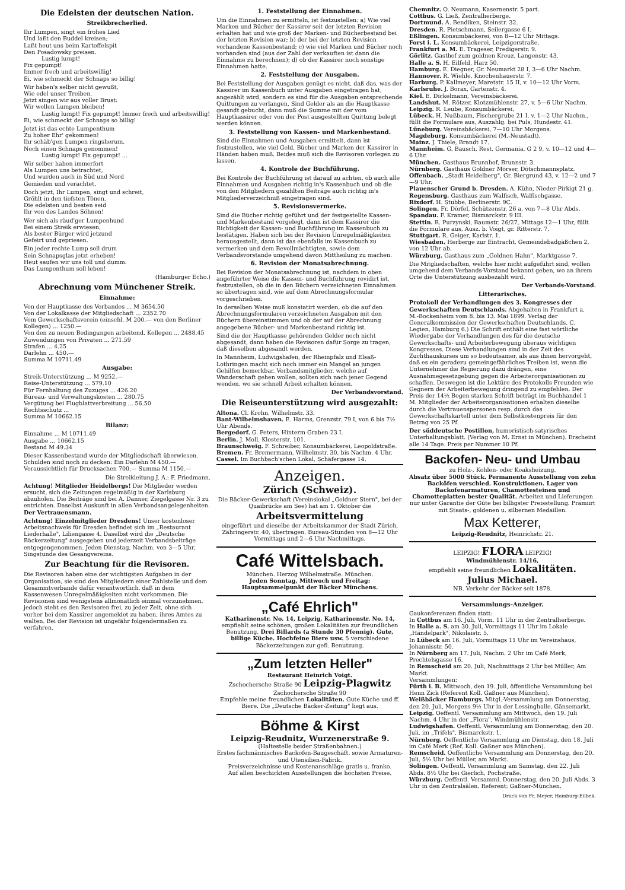Die Edelsten der deutschen Nation.
Streikbrecherlied.
Ihr Lumpen, singt ein frohes Lied
Und laßt den Buddel kreisen;
Laßt heut uns beim Kartoffelspit
Den Posadowsky preisen.
Lustig lumpt!
Fix gepumpt!
Immer frech und arbeitswillig!
Ei, wie schmeckt der Schnaps so billig!
Wir haben's selber nicht gewußt,
Wie edel unser Treiben.
Jetzt singen wir aus voller Brust:
Wir wollen Lumpen bleiben!
Lustig lumpt! Fix gepumpt! Immer frech und arbeitswillig! Ei, wie schmeckt der Schnaps so billig!
Jetzt ist das echte Lumpenthum
Zu hoher Ehr' gekommen!
Ihr schäb'gen Lumpen ringsherum,
Noch einen Schnaps genommen!
Lustig lumpt! Fix gepumpt! ...
Wir selber haben immerfort
Als Lumpen uns betrachtet,
Und wurden auch in Süd und Nord
Gemieden und verachtet.
Doch jetzt, Ihr Lumpen, singt und schreit,
Gröhlt in den tiefsten Tönen.
Die edelsten und besten seid
Ihr von des Landes Söhnen!
Wer sich als räud'ger Lumpenhund
Bei einem Streik erwiesen,
Als bester Bürger wird jetzund
Gefeirt und gepriesen.
Ein jeder rechte Lump soll drum
Sein Schnapsglas jetzt erheben!
Heut saufen wir uns toll und dumm.
Das Lumpenthum soll leben!
(Hamburger Echo.)
Abrechnung vom Münchener Streik.
Einnahme:
Von der Hauptkasse des Verbandes ... M 3654.50
Von der Lokalkasse der Mitgliedschaft ... 2352.70
Vom Gewerkschaftsverein (einschl. M 200.— von den Berliner Kollegen) ... 1250.—
Von den zu neuen Bedingungen arbeitend. Kollegen ... 2488.45
Zuwendungen von Privaten ... 271.59
Strafen ... 4.25
Darlehn ... 450.—
Summa M 10711.49
Ausgabe:
Streik-Unterstützung ... M 9252.—
Reise-Unterstützung ... 579.10
Für Fernhaltung des Zuzuges ... 426.20
Büreau- und Verwaltungskosten ... 280.75
Vergütung bei Flugblattverbreitung ... 56.50
Rechtsschutz ...
Summa M 10662.15
Bilanz:
Einnahme ... M 10711.49
Ausgabe ... 10662.15
Bestand M 49.34
Dieser Kassenbestand wurde der Mitgliedschaft überwiesen. Schulden sind noch zu decken: Ein Darlehn M 450.— Voraussichtlich für Drucksachen 700.— Summa M 1150.—
Die Streikleitung J. A.: F. Friedmann.
Achtung! Mitglieder Heidelbergs! Die Mitglieder werden ersucht, sich die Zeitungen regelmäßig in der Karlsburg abzuholen. Die Beiträge sind bei A. Danner, Ziegelgasse Nr. 3 zu entrichten. Daselbst Auskunft in allen Verbandsangelegenheiten. Der Vertrauensmann.
Achtung! Einzelmitglieder Dresdens! Unser kostenloser Arbeitsnachweis für Dresden befindet sich im „Restaurant Liederhalle", Liliengasse 4. Daselbst wird die „Deutsche Bäckerzeitung" ausgegeben und jederzeit Verbandsbeiträge entgegengenommen. Jeden Dienstag, Nachm. von 3—5 Uhr, Singstunde des Gesangvereins.
Zur Beachtung für die Revisoren.
Die Revisoren haben eine der wichtigsten Aufgaben in der Organisation, sie sind den Mitgliedern einer Zahlstelle und dem Gesammtverbande dafür verantwortlich, daß in dem Kassenwesen Unregelmäßigkeiten nicht vorkommen. Die Revisionen sind wenigstens allmonatlich einmal vorzunehmen, jedoch steht es den Revisoren frei, zu jeder Zeit, ohne sich vorher bei dem Kassirer angemeldet zu haben, ihres Amtes zu walten. Bei der Revision ist ungefähr folgendermaßen zu verfahren.
1. Feststellung der Einnahmen.
Um die Einnahmen zu ermitteln, ist festzustellen: a) Wie viel Marken und Bücher der Kassirer seit der letzten Revision erhalten hat und wie groß der Marken- und Bücherbestand bei der letzten Revision war; b) der bei der letzten Revision vorhandene Kassenbestand; c) wie viel Marken und Bücher noch vorhanden sind (aus der Zahl der verkauften ist dann die Einnahme zu berechnen); d) ob der Kassirer noch sonstige Einnahmen hatte.
2. Feststellung der Ausgaben.
Bei Feststellung der Ausgaben genügt es nicht, daß das, was der Kassirer im Kassenbuch unter Ausgaben eingetragen hat, angezählt wird, sondern es sind für die Ausgaben entsprechende Quittungen zu verlangen. Sind Gelder als an die Hauptkasse gesandt gebucht, dann muß die Summe mit der vom Hauptkassirer oder von der Post ausgestellten Quittung belegt werden können.
3. Feststellung von Kassen- und Markenbestand.
Sind die Einnahmen und Ausgaben ermittelt, dann ist festzustellen, wie viel Geld, Bücher und Marken der Kassirer in Händen haben muß. Beides muß sich die Revisoren vorlegen zu lassen.
4. Kontrole der Buchführung.
Bei Kontrole der Buchführung ist darauf zu achten, ob auch alle Einnahmen und Ausgaben richtig in's Kassenbuch und ob die von den Mitgliedern gezahlten Beiträge auch richtig in's Mitgliederverzeichniß eingetragen sind.
5. Revisionsvermerke.
Sind die Bücher richtig geführt und der festgestellte Kassen- und Markenbestand vorgelegt, dann ist dem Kassirer die Richtigkeit der Kassen- und Buchführung im Kassenbuch zu bestätigen. Haben sich bei der Revision Unregelmäßigkeiten herausgestellt, dann ist das ebenfalls im Kassenbuch zu vermerken und dem Bevollmächtigten, sowie dem Verbandsvorstande umgehend davon Mittheilung zu machen.
6. Revision der Monatsabrechnung.
Bei Revision der Monatsabrechnung ist, nachdem in oben angeführter Weise die Kassen- und Buchführung revidirt ist, festzustellen, ob die in den Büchern verzeichneten Einnahmen so übertragen sind, wie auf dem Abrechnungsformular vorgeschrieben.
In derselben Weise muß konstatirt werden, ob die auf den Abrechnungsformularen verzeichneten Ausgaben mit den Büchern übereinstimmen und ob der auf der Abrechnung angegebene Bücher- und Markenbestand richtig ist.
Sind die der Hauptkasse gehörenden Gelder noch nicht abgesandt, dann haben die Revisoren dafür Sorge zu tragen, daß dieselben abgesandt werden.
In Mannheim, Ludwigshafen, der Rheinpfalz und Elsaß-Lothringen macht sich noch immer ein Mangel an jungen Gehilfen bemerkbar. Verbandsmitglieder, welche auf Wanderschaft gehen wollen, sollten sich nach jener Gegend wenden, wo sie schnell Arbeit erhalten können.
Der Verbandsvorstand.
Die Reiseunterstützung wird ausgezahlt:
Altona. Cl. Krohn, Wilhelmstr. 33.
Bant-Wilhelmshaven. E. Harms, Grenzstr. 79 I, von 6 bis 7½ Uhr Abends.
Bergedorf. G. Peters, Hinterm Graben 23 I.
Berlin. J. Moll, Klosterstr. 101.
Braunschweig. F. Schreiber, Konsumbäckerei, Leopoldstraße.
Bremen. Fr. Bremermann, Wilhelmstr. 30, bis Nachm. 4 Uhr.
Cassel. Im Buchbach'schen Lokal, Schäfergasse 14.
Anzeigen.
Zürich (Schweiz).
Die Bäcker-Gewerkschaft (Vereinslokal „Goldner Stern", bei der Quaibrücke am See) hat am 1. Oktober die
Arbeitsvermittelung
eingeführt und dieselbe der Arbeitskammer der Stadt Zürich, Zähringerstr. 40, übertragen. Bureau-Stunden von 8—12 Uhr Vormittags und 2—6 Uhr Nachmittags.
Café Wittelsbach.
München. Herzog Wilhelmstraße. München.
Jeden Sonntag, Mittwoch und Freitag:
Hauptsammelpunkt der Bäcker Münchens.
„Café Ehrlich"
Katharinenstr. No. 14, Leipzig, Katharinenstr. No. 14, empfiehlt seine schönen, großen Lokalitäten zur freundlichen Benutzung. Drei Billards (a Stunde 30 Pfennig). Gute, billige Küche. Hochfeine Biere usw. 5 verschiedene Bäckerzeitungen zur gefl. Benutzung.
„Zum letzten Heller"
Restaurant Heinrich Voigt.
Zschochersche Straße 90 Leipzig-Plagwitz Zschochersche Straße 90
Empfehle meine freundlichen Lokalitäten. Gute Küche und ff. Biere. Die „Deutsche Bäcker-Zeitung" liegt aus.
Böhme & Kirst
Leipzig-Reudnitz, Wurzenerstraße 9.
(Haltestelle beider Straßenbahnen.)
Erstes fachmännisches Backofen-Baugeschäft, sowie Armaturen- und Utensilien-Fabrik.
Preisverzeichnisse und Kostenanschläge gratis u. franko.
Auf allen beschickten Ausstellungen die höchsten Preise.
Chemnitz. O. Neumann, Kasernenstr. 5 part.
Cottbus. G. Ließ, Zentralherberge.
Dortmund. A. Bendiken, Steinstr. 32.
Dresden. R. Pietschmann, Seilergasse 6 I.
Eßlingen. Konsumbäckerei, von 8—12 Uhr Mittags.
Forst i. L. Konsumbäckerei, Leipzigerstraße.
Frankfurt a. M. E. Trageser, Predigerstr. 9.
Görlitz. Gasthof zum goldnen Kreuz, Langenstr. 43.
Halle a. S. H. Eilfeld, Harz 50.
Hamburg. E. Diegner, Gr. Neumarkt 28 I, 3—6 Uhr Nachm.
Hannover. R. Wiehle, Knochenhauerstr. 7.
Harburg. P. Kallmeyer, Maretstr. 15 II, v. 10—12 Uhr Vorm.
Karlsruhe. J. Borax, Gartenstr. 4.
Kiel. E. Dickelmann, Vereinsbäckerei.
Landshut. M. Rötzer, Klotzmühlenstr. 27, v. 5—6 Uhr Nachm.
Leipzig. R. Leube, Konsumbäckerei.
Lübeck. H. Nußbaum, Fischergrube 21 I, v. 1—2 Uhr Nachm., füllt die Formulare aus, Auszahlg. bei Puls, Hundestr. 41.
Lüneburg. Vereinsbäckerei, 7—10 Uhr Morgens.
Magdeburg. Konsumbäckerei (M.-Neustadt).
Mainz. J. Thiele, Brandt 17.
Mannheim. G. Bausch, Rest. Germania, G 2 9, v. 10—12 und 4—6 Uhr.
München. Gasthaus Brunnhof, Brunnstr. 3.
Nürnberg. Gasthaus Goldner Mörser, Dötschmannsplatz.
Offenbach. „Stadt Heidelberg", Gr. Biergrund 43, v. 12—2 und 7—9 Uhr.
Plauenscher Grund b. Dresden. A. Kühn, Nieder-Pirkigt 21 g.
Regensburg. Gasthaus zum Walfisch, Walfischgasse.
Rixdorf. H. Stubbe, Berlinerstr. 9C.
Solingen. Fr. Dörfel, Schützenstr. 26 a, von 7—8 Uhr Abds.
Spandau. F. Kramer, Bismarckstr. 9 III.
Stettin. R. Purzynski, Baumstr. 26/27, Mittags 12—1 Uhr, füllt die Formulare aus, Ausz. b. Voigt, gr. Ritterstr. 7.
Stuttgart. R. Geiger, Karlstr. 1.
Wiesbaden. Herberge zur Eintracht, Gemeindebadgäßchen 2, von 12 Uhr ab.
Würzburg. Gasthaus zum „Goldnen Hahn", Marktgasse 7.
Die Mitgliedschaften, welche hier nicht aufgeführt sind, wollen umgehend dem Verbands-Vorstand bekannt geben, wo an ihrem Orte die Unterstützung ausbezahlt wird.
Der Verbands-Vorstand.
Litterarisches.
Protokoll der Verhandlungen des 3. Kongresses der Gewerkschaften Deutschlands. Abgehalten in Frankfurt a. M.-Bockenheim vom 8. bis 13. Mai 1899. Verlag der Generalkommission der Gewerkschaften Deutschlands. C. Legien, Hamburg 6.) Die Schrift enthält eine fast wörtliche Wiedergabe der Verhandlungen des für die deutsche Gewerkschafts- und Arbeiterbewegung überaus wichtigen Kongresses. Diese Verhandlungen sind in der Zeit des Zuchthauskurses um so bedeutsamer, als aus ihnen hervorgeht, daß es ein geradezu gemeingefährliches Treiben ist, wenn die Unternehmer die Regierung dazu drängen, eine Ausnahmegesetzgebung gegen die Arbeiterorganisationen zu schaffen. Deswegen ist die Lektüre des Protokolls Freunden wie Gegnern der Arbeiterbewegung dringend zu empfehlen. Der Preis der 14½ Bogen starken Schrift beträgt im Buchhandel 1 M. Mitglieder der Arbeiterorganisationen erhalten dieselbe durch die Vertrauenspersonen resp. durch das Gewerkschaftskartell unter dem Selbstkostenpreis für den Betrag von 25 Pf.
Der süddeutsche Postillon, humoristisch-satyrisches Unterhaltungsblatt. (Verlag von M. Ernst in München). Erscheint alle 14 Tage. Preis per Nummer 10 Pf.
Backofen- Neu- und Umbau
zu Holz-, Kohlen- oder Koaksheizung.
Absatz über 5000 Stück. Permanente Ausstellung von zehn Backöfen verschied. Konstruktionen. Lager von Backofenarmaturen, Chamottesteinen und Chamotteplatten bester Qualität. Arbeiten und Lieferungen nur unter Garantie der Güte bei billigster Preisstellung. Prämiirt mit Staats-, goldenen u. silbernen Medaillen.
Max Ketterer,
Leipzig-Reudnitz, Heinrichstr. 21.
LEIPZIG! FLORA LEIPZIG!
Windmühlenstr. 14/16,
empfiehlt seine freundlichen Lokalitäten.
Julius Michael.
NB. Verkehr der Bäcker seit 1878.
Versammlungs-Anzeiger.
Gaukonferenzen finden statt:
In Cottbus am 16. Juli, Vorm. 11 Uhr in der Zentralherberge.
In Halle a. S. am 30. Juli, Vormittags 11 Uhr im Lokale „Händelpark", Nikolaistr. 5.
In Lübeck am 16. Juli, Vormittags 11 Uhr im Vereinshaus, Johannisstr. 50.
In Nürnberg am 17. Juli, Nachm. 2 Uhr im Café Merk, Prechtelsgasse 16.
In Remscheid am 20. Juli, Nachmittags 2 Uhr bei Müller, Am Markt.
Versammlungen:
Fürth i. B. Mittwoch, den 19. Juli, öffentliche Versammlung bei Henn Zick (Referent Koll. Gaßner aus München).
Weißbäcker Hamburgs. Mitgl.-Versammlung am Donnerstag, den 20. Juli, Morgens 9½ Uhr in der Lessinghalle, Gänsemarkt.
Leipzig. Oeffentl. Versammlung am Mittwoch, den 19. Juli Nachm. 4 Uhr in der „Flora", Windmühlenstr.
Ludwigshafen. Oeffentl. Versammlung am Donnerstag, den 20. Juli, im „Trifels", Bismarckstr. 1.
Nürnberg. Oeffentliche Versammlung am Dienstag, den 18. Juli im Café Merk (Ref. Koll. Gaßner aus München).
Remscheid. Oeffentliche Versammlung am Donnerstag, den 20. Juli, 5½ Uhr bei Müller, am Markt.
Solingen. Oeffentl. Versammlung am Samstag, den 22. Juli Abds. 8½ Uhr bei Gierlich, Pochstraße.
Würzburg. Oeffentl. Versamml. Donnerstag, den 20. Juli Abds. 3 Uhr in den Zentralsälen. Referent: Gaßner-München.
Druck von Fr. Meyer, Hamburg-Eilbek.